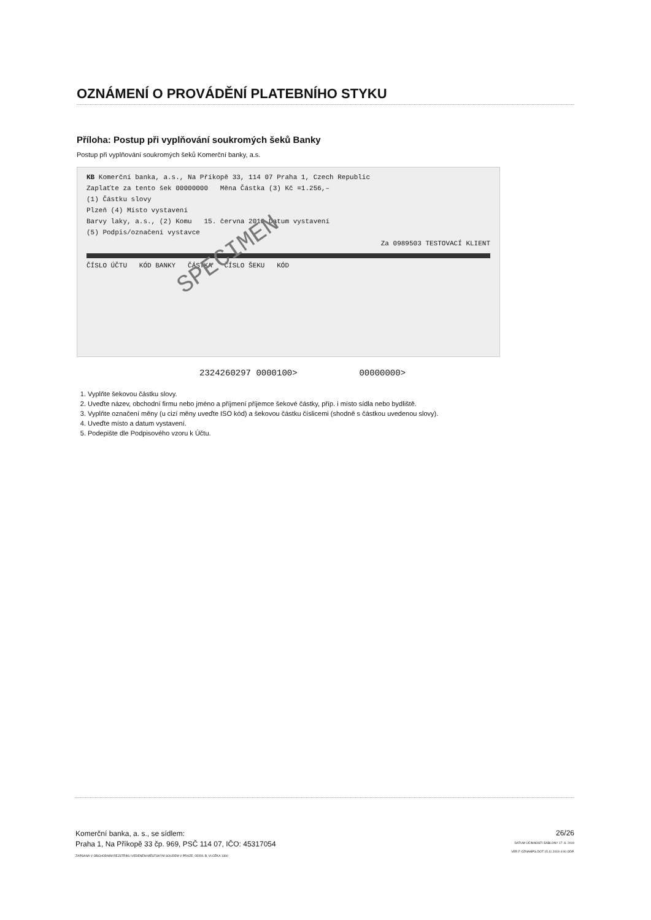OZNÁMENÍ O PROVÁDĚNÍ PLATEBNÍHO STYKU
Příloha: Postup při vyplňování soukromých šeků Banky
Postup při vyplňování soukromých šeků Komerční banky, a.s.
KB Komerční banka, a.s., Na Příkopě 33, 114 07 Praha 1, Czech Republic
Zaplaťte za tento šek 00000000 Měna Částka (3) Kč =1.256,–
(1) Částku slovy
Plzeň (4) Místo vystavení
Barvy laky, a.s., (2) Komu 15. června 2010 Datum vystavení
(5) Podpis/označení vystavce
Za 0989503 TESTOVACÍ KLIENT
SPECIMEN
ČÍSLO ÚČTU KÓD BANKY ČÁSTKA ČÍSLO ŠEKU KÓD
2324260297 0000100> 00000000>
1. Vyplňte šekovou částku slovy.
2. Uveďte název, obchodní firmu nebo jméno a příjmení příjemce šekové částky, příp. i místo sídla nebo bydliště.
3. Vyplňte označení měny (u cizí měny uveďte ISO kód) a šekovou částku číslicemi (shodně s částkou uvedenou slovy).
4. Uveďte místo a datum vystavení.
5. Podepište dle Podpisového vzoru k Účtu.
Komerční banka, a. s., se sídlem:
Praha 1, Na Příkopě 33 čp. 969, PSČ 114 07, IČO: 45317054
ZAPSANÁ V OBCHODNÍM REJSTŘÍKU VEDENÉM MĚSTSKÝM SOUDEM V PRAZE, ODDÍL B, VLOŽKA 1360
26/26
DATUM ÚČINNOSTI ŠABLONY 17. 8. 2019
VER F OZNAMPS.DOT 15.11.2019 4:00 ODP.